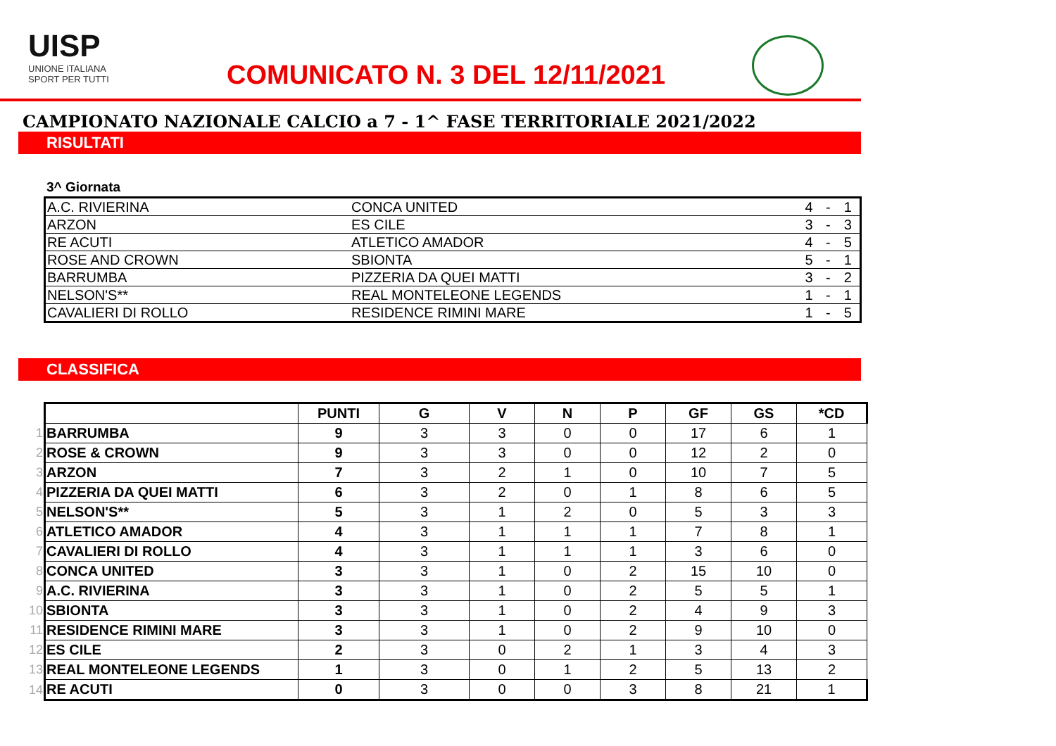UISP
UNIONE ITALIANA
SPORT PER TUTTI
COMUNICATO N. 3 DEL 12/11/2021
CAMPIONATO NAZIONALE CALCIO a 7 - 1^ FASE TERRITORIALE 2021/2022
RISULTATI
3^ Giornata
| A.C. RIVIERINA | CONCA UNITED | 4 | - | 1 |
| ARZON | ES CILE | 3 | - | 3 |
| RE ACUTI | ATLETICO AMADOR | 4 | - | 5 |
| ROSE AND CROWN | SBIONTA | 5 | - | 1 |
| BARRUMBA | PIZZERIA DA QUEI MATTI | 3 | - | 2 |
| NELSON'S** | REAL MONTELEONE LEGENDS | 1 | - | 1 |
| CAVALIERI DI ROLLO | RESIDENCE RIMINI MARE | 1 | - | 5 |
CLASSIFICA
| | | PUNTI | G | V | N | P | GF | GS | *CD |
| 1 | BARRUMBA | 9 | 3 | 3 | 0 | 0 | 17 | 6 | 1 |
| 2 | ROSE & CROWN | 9 | 3 | 3 | 0 | 0 | 12 | 2 | 0 |
| 3 | ARZON | 7 | 3 | 2 | 1 | 0 | 10 | 7 | 5 |
| 4 | PIZZERIA DA QUEI MATTI | 6 | 3 | 2 | 0 | 1 | 8 | 6 | 5 |
| 5 | NELSON'S** | 5 | 3 | 1 | 2 | 0 | 5 | 3 | 3 |
| 6 | ATLETICO AMADOR | 4 | 3 | 1 | 1 | 1 | 7 | 8 | 1 |
| 7 | CAVALIERI DI ROLLO | 4 | 3 | 1 | 1 | 1 | 3 | 6 | 0 |
| 8 | CONCA UNITED | 3 | 3 | 1 | 0 | 2 | 15 | 10 | 0 |
| 9 | A.C. RIVIERINA | 3 | 3 | 1 | 0 | 2 | 5 | 5 | 1 |
| 10 | SBIONTA | 3 | 3 | 1 | 0 | 2 | 4 | 9 | 3 |
| 11 | RESIDENCE RIMINI MARE | 3 | 3 | 1 | 0 | 2 | 9 | 10 | 0 |
| 12 | ES CILE | 2 | 3 | 0 | 2 | 1 | 3 | 4 | 3 |
| 13 | REAL MONTELEONE LEGENDS | 1 | 3 | 0 | 1 | 2 | 5 | 13 | 2 |
| 14 | RE ACUTI | 0 | 3 | 0 | 0 | 3 | 8 | 21 | 1 |